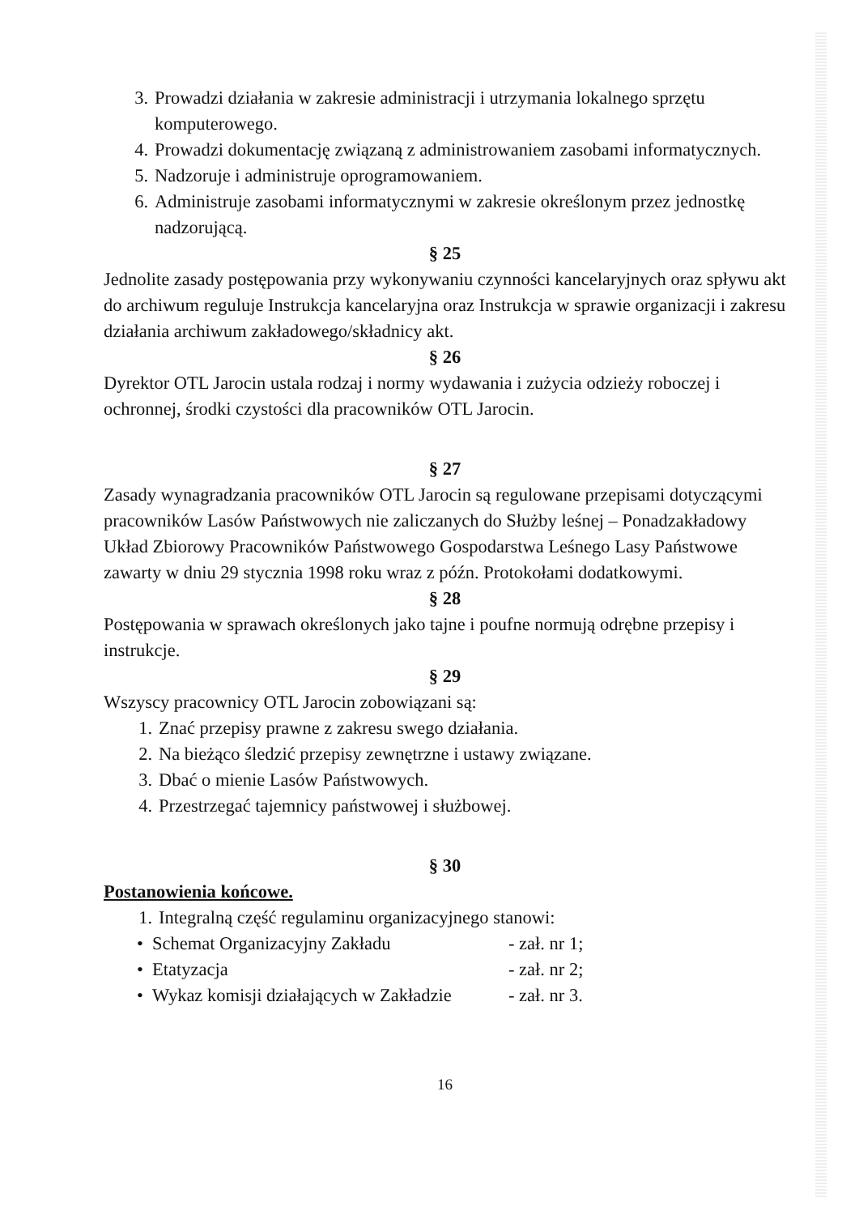3. Prowadzi działania w zakresie administracji i utrzymania lokalnego sprzętu komputerowego.
4. Prowadzi dokumentację związaną z administrowaniem zasobami informatycznych.
5. Nadzoruje i administruje oprogramowaniem.
6. Administruje zasobami informatycznymi w zakresie określonym przez jednostkę nadzorującą.
§ 25
Jednolite zasady postępowania przy wykonywaniu czynności kancelaryjnych oraz spływu akt do archiwum reguluje Instrukcja kancelaryjna oraz Instrukcja w sprawie organizacji i zakresu działania archiwum zakładowego/składnicy akt.
§ 26
Dyrektor OTL Jarocin ustala rodzaj i normy wydawania i zużycia odzieży roboczej i ochronnej, środki czystości dla pracowników OTL Jarocin.
§ 27
Zasady wynagradzania pracowników OTL Jarocin są regulowane przepisami dotyczącymi pracowników Lasów Państwowych nie zaliczanych do Służby leśnej – Ponadzakładowy Układ Zbiorowy Pracowników Państwowego Gospodarstwa Leśnego Lasy Państwowe zawarty w dniu 29 stycznia 1998 roku wraz z późn. Protokołami dodatkowymi.
§ 28
Postępowania w sprawach określonych jako tajne i poufne normują odrębne przepisy i instrukcje.
§ 29
Wszyscy pracownicy OTL Jarocin zobowiązani są:
1. Znać przepisy prawne z zakresu swego działania.
2. Na bieżąco śledzić przepisy zewnętrzne i ustawy związane.
3. Dbać o mienie Lasów Państwowych.
4. Przestrzegać tajemnicy państwowej i służbowej.
§ 30
Postanowienia końcowe.
1. Integralną część regulaminu organizacyjnego stanowi:
• Schemat Organizacyjny Zakładu - zał. nr 1;
• Etatyzacja - zał. nr 2;
• Wykaz komisji działających w Zakładzie - zał. nr 3.
16